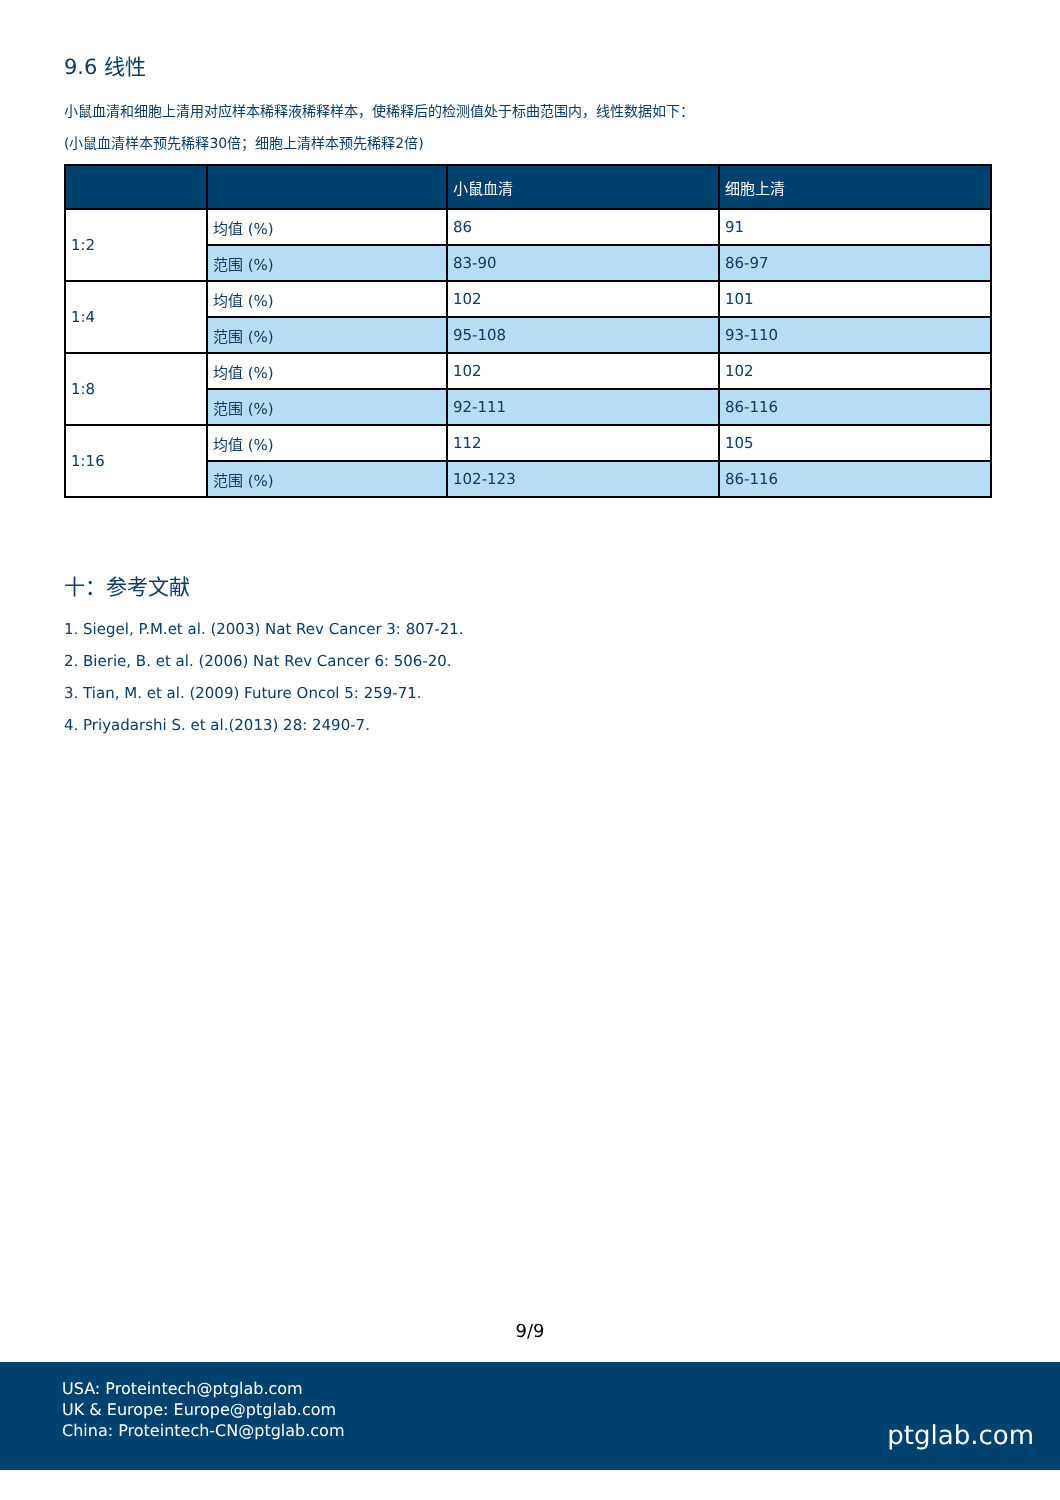9.6 线性
小鼠血清和细胞上清用对应样本稀释液稀释样本，使稀释后的检测值处于标曲范围内，线性数据如下：
(小鼠血清样本预先稀释30倍；细胞上清样本预先稀释2倍)
| | | 小鼠血清 | 细胞上清 |
| --- | --- | --- | --- |
| 1:2 | 均值 (%) | 86 | 91 |
| | 范围 (%) | 83-90 | 86-97 |
| 1:4 | 均值 (%) | 102 | 101 |
| | 范围 (%) | 95-108 | 93-110 |
| 1:8 | 均值 (%) | 102 | 102 |
| | 范围 (%) | 92-111 | 86-116 |
| 1:16 | 均值 (%) | 112 | 105 |
| | 范围 (%) | 102-123 | 86-116 |
十：参考文献
1. Siegel, P.M.et al. (2003) Nat Rev Cancer 3: 807-21.
2. Bierie, B. et al. (2006) Nat Rev Cancer 6: 506-20.
3. Tian, M. et al. (2009) Future Oncol 5: 259-71.
4. Priyadarshi S. et al.(2013) 28: 2490-7.
9/9
USA: Proteintech@ptglab.com
UK & Europe: Europe@ptglab.com
China: Proteintech-CN@ptglab.com
ptglab.com